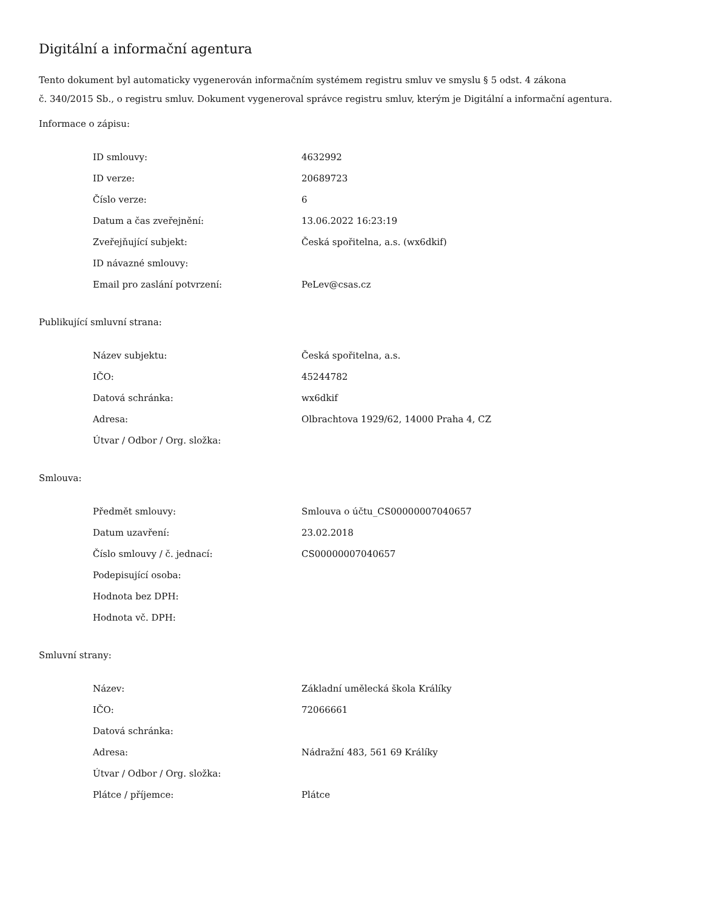Digitální a informační agentura
Tento dokument byl automaticky vygenerován informačním systémem registru smluv ve smyslu § 5 odst. 4 zákona
č. 340/2015 Sb., o registru smluv. Dokument vygeneroval správce registru smluv, kterým je Digitální a informační agentura.
Informace o zápisu:
| ID smlouvy: | 4632992 |
| ID verze: | 20689723 |
| Číslo verze: | 6 |
| Datum a čas zveřejnění: | 13.06.2022 16:23:19 |
| Zveřejňující subjekt: | Česká spořitelna, a.s. (wx6dkif) |
| ID návazné smlouvy: | |
| Email pro zaslání potvrzení: | PeLev@csas.cz |
Publikující smluvní strana:
| Název subjektu: | Česká spořitelna, a.s. |
| IČO: | 45244782 |
| Datová schránka: | wx6dkif |
| Adresa: | Olbrachtova 1929/62, 14000 Praha 4, CZ |
| Útvar / Odbor / Org. složka: | |
Smlouva:
| Předmět smlouvy: | Smlouva o účtu_CS00000007040657 |
| Datum uzavření: | 23.02.2018 |
| Číslo smlouvy / č. jednací: | CS00000007040657 |
| Podepisující osoba: | |
| Hodnota bez DPH: | |
| Hodnota vč. DPH: | |
Smluvní strany:
| Název: | Základní umělecká škola Králíky |
| IČO: | 72066661 |
| Datová schránka: | |
| Adresa: | Nádražní 483, 561 69 Králíky |
| Útvar / Odbor / Org. složka: | |
| Plátce / příjemce: | Plátce |